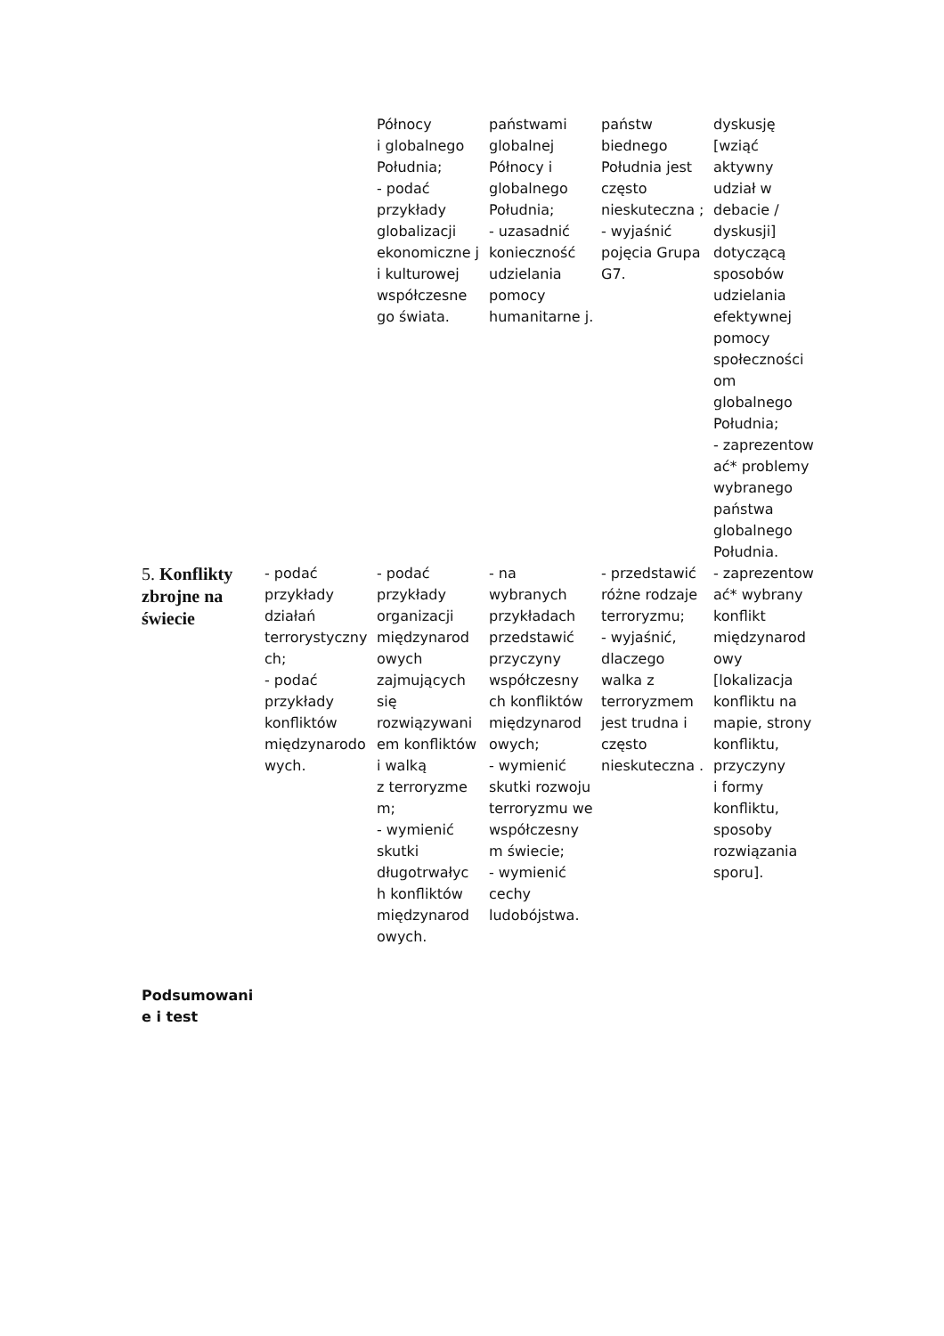| | | Północy i globalnego Południa; - podać przykłady globalizacji ekonomiczne j i kulturowej współczesne go świata. | państwami globalnej Północy i globalnego Południa; - uzasadnić konieczność udzielania pomocy humanitarne j. | państw biednego Południa jest często nieskuteczna ; - wyjaśnić pojęcia Grupa G7. | dyskusję [wziąć aktywny udział w debacie / dyskusji] dotyczącą sposobów udzielania efektywnej pomocy społeczności om globalnego Południa; - zaprezentow ać* problemy wybranego państwa globalnego Południa. |
| 5. Konflikty zbrojne na świecie | - podać przykłady działań terrorystyczny ch; - podać przykłady konfliktów międzynarodo wych. | - podać przykłady organizacji międzynarod owych zajmujących się rozwiązywani em konfliktów i walką z terroryzme m; - wymienić skutki długotrwałyc h konfliktów międzynarod owych. | - na wybranych przykładach przedstawić przyczyny współczesny ch konfliktów międzynarod owych; - wymienić skutki rozwoju terroryzmu we współczesny m świecie; - wymienić cechy ludobójstwa. | - przedstawić różne rodzaje terroryzmu; - wyjaśnić, dlaczego walka z terroryzmem jest trudna i często nieskuteczna . | - zaprezentow ać* wybrany konflikt międzynarod owy [lokalizacja konfliktu na mapie, strony konfliktu, przyczyny i formy konfliktu, sposoby rozwiązania sporu]. |
Podsumowani e i test